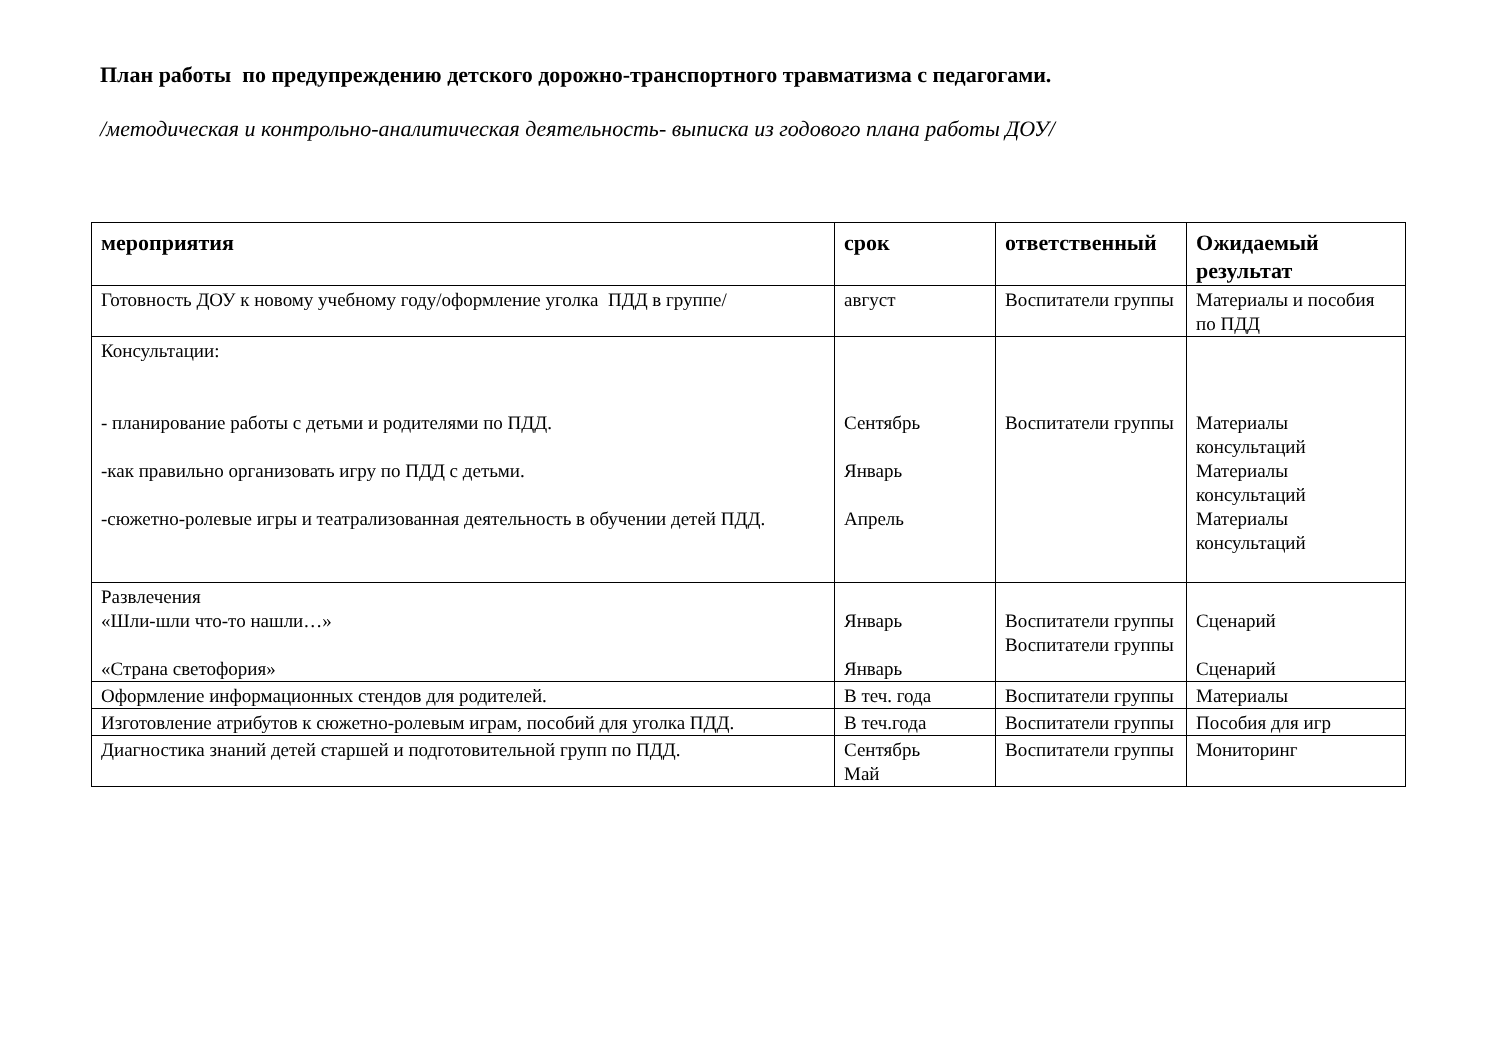План работы по предупреждению детского дорожно-транспортного травматизма с педагогами.
/методическая и контрольно-аналитическая деятельность- выписка из годового плана работы ДОУ/
| мероприятия | срок | ответственный | Ожидаемый результат |
| --- | --- | --- | --- |
| Готовность ДОУ к новому учебному году/оформление уголка ПДД в группе/ | август | Воспитатели группы | Материалы и пособия по ПДД |
| Консультации: - планирование работы с детьми и родителями по ПДД. -как правильно организовать игру по ПДД с детьми. -сюжетно-ролевые игры и театрализованная деятельность в обучении детей ПДД. | Сентябрь Январь Апрель | Воспитатели группы | Материалы консультаций Материалы консультаций Материалы консультаций |
| Развлечения «Шли-шли что-то нашли…» «Страна светофория» | Январь Январь | Воспитатели группы Воспитатели группы | Сценарий Сценарий |
| Оформление информационных стендов для родителей. | В теч. года | Воспитатели группы | Материалы |
| Изготовление атрибутов к сюжетно-ролевым играм, пособий для уголка ПДД. | В теч.года | Воспитатели группы | Пособия для игр |
| Диагностика знаний детей старшей и подготовительной групп по ПДД. | Сентябрь Май | Воспитатели группы | Мониторинг |